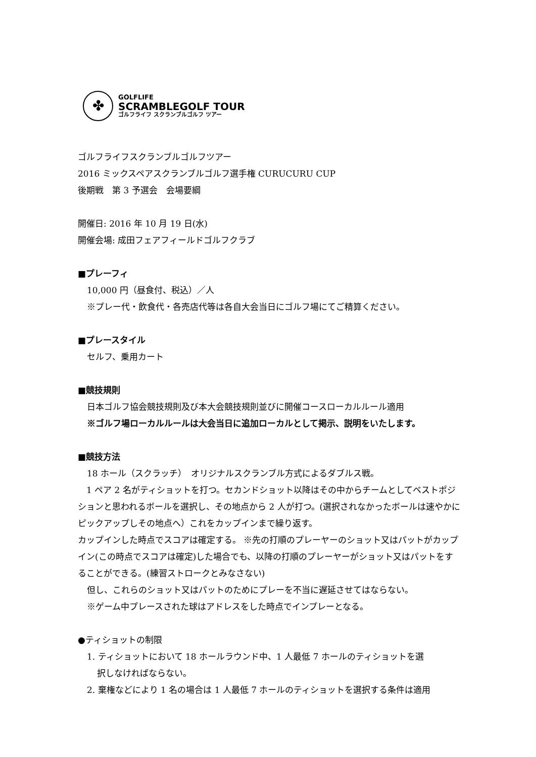✤
GOLFLIFE
SCRAMBLEGOLF TOUR
ゴルフライフ スクランブルゴルフ ツアー
ゴルフライフスクランブルゴルフツアー
2016 ミックスペアスクランブルゴルフ選手権 CURUCURU CUP
後期戦　第 3 予選会　会場要綱
開催日: 2016 年 10 月 19 日(水)
開催会場: 成田フェアフィールドゴルフクラブ
■プレーフィ
10,000 円（昼食付、税込）／人
※プレー代・飲食代・各売店代等は各自大会当日にゴルフ場にてご精算ください。
■プレースタイル
セルフ、乗用カート
■競技規則
日本ゴルフ協会競技規則及び本大会競技規則並びに開催コースローカルルール適用
※ゴルフ場ローカルルールは大会当日に追加ローカルとして掲示、説明をいたします。
■競技方法
18 ホール（スクラッチ）　オリジナルスクランブル方式によるダブルス戦。
　1 ペア 2 名がティショットを打つ。セカンドショット以降はその中からチームとしてベストポジションと思われるボールを選択し、その地点から 2 人が打つ。(選択されなかったボールは速やかにピックアップしその地点へ）これをカップインまで繰り返す。
カップインした時点でスコアは確定する。 ※先の打順のプレーヤーのショット又はパットがカップイン(この時点でスコアは確定)した場合でも、以降の打順のプレーヤーがショット又はパットをすることができる。(練習ストロークとみなさない)
但し、これらのショット又はパットのためにプレーを不当に遅延させてはならない。
※ゲーム中プレースされた球はアドレスをした時点でインプレーとなる。
●ティショットの制限
1. ティショットにおいて 18 ホールラウンド中、1 人最低 7 ホールのティショットを選
択しなければならない。
2. 棄権などにより 1 名の場合は 1 人最低 7 ホールのティショットを選択する条件は適用